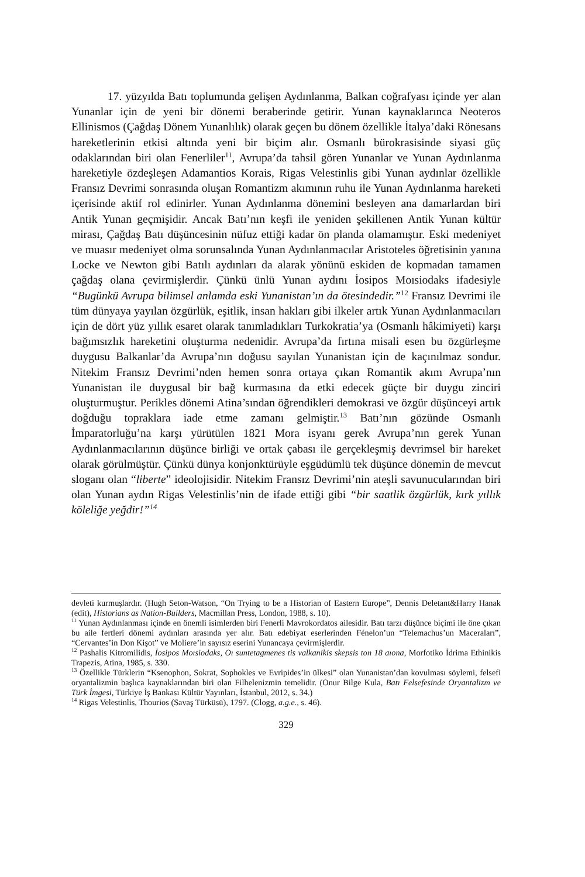17. yüzyılda Batı toplumunda gelişen Aydınlanma, Balkan coğrafyası içinde yer alan Yunanlar için de yeni bir dönemi beraberinde getirir. Yunan kaynaklarınca Neoteros Ellinismos (Çağdaş Dönem Yunanlılık) olarak geçen bu dönem özellikle İtalya’daki Rönesans hareketlerinin etkisi altında yeni bir biçim alır. Osmanlı bürokrasisinde siyasi güç odaklarından biri olan Fenerliler<sup>11</sup>, Avrupa’da tahsil gören Yunanlar ve Yunan Aydınlanma hareketiyle özdeşleşen Adamantios Korais, Rigas Velestinlis gibi Yunan aydınlar özellikle Fransız Devrimi sonrasında oluşan Romantizm akımının ruhu ile Yunan Aydınlanma hareketi içerisinde aktif rol edinirler. Yunan Aydınlanma dönemini besleyen ana damarlardan biri Antik Yunan geçmişidir. Ancak Batı’nın keşfi ile yeniden şekillenen Antik Yunan kültür mirası, Çağdaş Batı düşüncesinin nüfuz ettiği kadar ön planda olamamıştır. Eski medeniyet ve muasır medeniyet olma sorunsalında Yunan Aydınlanmacılar Aristoteles öğretisinin yanına Locke ve Newton gibi Batılı aydınları da alarak yönünü eskiden de kopmadan tamamen çağdaş olana çevirmişlerdir. Çünkü ünlü Yunan aydını İosipos Moısiodaks ifadesiyle “Bugünkü Avrupa bilimsel anlamda eski Yunanistan’ın da ötesindedir.”<sup>12</sup> Fransız Devrimi ile tüm dünyaya yayılan özgürlük, eşitlik, insan hakları gibi ilkeler artık Yunan Aydınlanmacıları için de dört yüz yıllık esaret olarak tanımladıkları Turkokratia’ya (Osmanlı hâkimiyeti) karşı bağımsızlık hareketini oluşturma nedenidir. Avrupa’da fırtına misali esen bu özgürleşme duygusu Balkanlar’da Avrupa’nın doğusu sayılan Yunanistan için de kaçınılmaz sondur. Nitekim Fransız Devrimi’nden hemen sonra ortaya çıkan Romantik akım Avrupa’nın Yunanistan ile duygusal bir bağ kurmasına da etki edecek güçte bir duygu zinciri oluşturmuştur. Perikles dönemi Atina’sından öğrendikleri demokrasi ve özgür düşünceyi artık doğduğu topraklara iade etme zamanı gelmiştir.<sup>13</sup> Batı’nın gözünde Osmanlı İmparatorluğu’na karşı yürütülen 1821 Mora isyanı gerek Avrupa’nın gerek Yunan Aydınlanmacılarının düşünce birliği ve ortak çabası ile gerçekleşmiş devrimsel bir hareket olarak görülmüştür. Çünkü dünya konjonktürüyle eşgüdümlü tek düşünce dönemin de mevcut sloganı olan “liberte” ideolojisidir. Nitekim Fransız Devrimi’nin ateşli savunucularından biri olan Yunan aydın Rigas Velestinlis’nin de ifade ettiği gibi “bir saatlik özgürlük, kırk yıllık köleliğe yeğdir!”<sup>14</sup>
devleti kurmuşlardır. (Hugh Seton-Watson, “On Trying to be a Historian of Eastern Europe”, Dennis Deletant&Harry Hanak (edit), Historians as Nation-Builders, Macmillan Press, London, 1988, s. 10).
<sup>11</sup> Yunan Aydınlanması içinde en önemli isimlerden biri Fenerli Mavrokordatos ailesidir. Batı tarzı düşünce biçimi ile öne çıkan bu aile fertleri dönemi aydınları arasında yer alır. Batı edebiyat eserlerinden Fénelon’un “Telemachus’un Maceraları”, “Cervantes’in Don Kişot” ve Moliere’in sayısız eserini Yunancaya çevirmişlerdir.
<sup>12</sup> Pashalis Kitromilidis, İosipos Moısiodaks, Oı suntetagmenes tis valkanikis skepsis ton 18 aıona, Morfotiko İdrima Ethinikis Trapezis, Atina, 1985, s. 330.
<sup>13</sup> Özellikle Türklerin “Ksenophon, Sokrat, Sophokles ve Evripides’in ülkesi” olan Yunanistan’dan kovulması söylemi, felsefi oryantalizmin başlıca kaynaklarından biri olan Filhelenizmin temelidir. (Onur Bilge Kula, Batı Felsefesinde Oryantalizm ve Türk İmgesi, Türkiye İş Bankası Kültür Yayınları, İstanbul, 2012, s. 34.)
<sup>14</sup> Rigas Velestinlis, Thourios (Savaş Türküsü), 1797. (Clogg, a.g.e., s. 46).
329